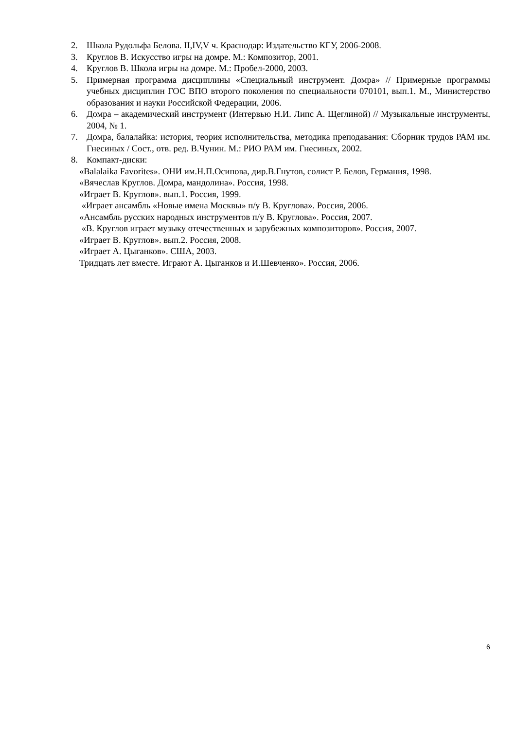2. Школа Рудольфа Белова. II,IV,V ч. Краснодар: Издательство КГУ, 2006-2008.
3. Круглов В. Искусство игры на домре. М.: Композитор, 2001.
4. Круглов В. Школа игры на домре. М.: Пробел-2000, 2003.
5. Примерная программа дисциплины «Специальный инструмент. Домра» // Примерные программы учебных дисциплин ГОС ВПО второго поколения по специальности 070101, вып.1. М., Министерство образования и науки Российской Федерации, 2006.
6. Домра – академический инструмент (Интервью Н.И. Липс А. Щеглиной) // Музыкальные инструменты, 2004, № 1.
7. Домра, балалайка: история, теория исполнительства, методика преподавания: Сборник трудов РАМ им. Гнесиных / Сост., отв. ред. В.Чунин. М.: РИО РАМ им. Гнесиных, 2002.
8. Компакт-диски:
«Balalaika Favorites». ОНИ им.Н.П.Осипова, дир.В.Гнутов, солист Р. Белов, Германия, 1998.
«Вячеслав Круглов. Домра, мандолина». Россия, 1998.
«Играет В. Круглов». вып.1. Россия, 1999.
«Играет ансамбль «Новые имена Москвы» п/у В. Круглова». Россия, 2006.
«Ансамбль русских народных инструментов п/у В. Круглова». Россия, 2007.
«В. Круглов играет музыку отечественных и зарубежных композиторов». Россия, 2007.
«Играет В. Круглов». вып.2. Россия, 2008.
«Играет А. Цыганков». США, 2003.
Тридцать лет вместе. Играют А. Цыганков и И.Шевченко». Россия, 2006.
6